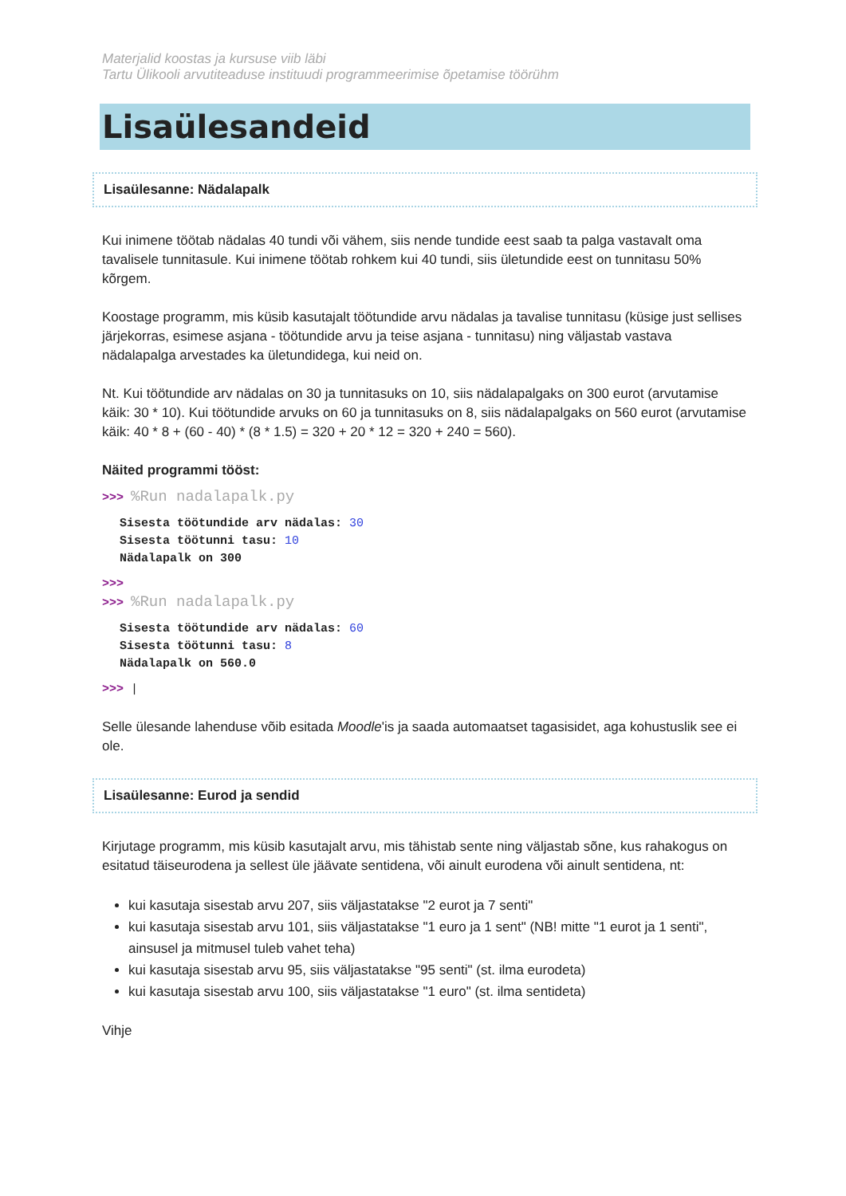Materjalid koostas ja kursuse viib läbi
Tartu Ülikooli arvutiteaduse instituudi programmeerimise õpetamise töörühm
Lisaülesandeid
Lisaülesanne: Nädalapalk
Kui inimene töötab nädalas 40 tundi või vähem, siis nende tundide eest saab ta palga vastavalt oma tavalisele tunnitasule. Kui inimene töötab rohkem kui 40 tundi, siis ületundide eest on tunnitasu 50% kõrgem.
Koostage programm, mis küsib kasutajalt töötundide arvu nädalas ja tavalise tunnitasu (küsige just sellises järjekorras, esimese asjana - töötundide arvu ja teise asjana - tunnitasu) ning väljastab vastava nädalapalga arvestades ka ületundidega, kui neid on.
Nt. Kui töötundide arv nädalas on 30 ja tunnitasuks on 10, siis nädalapalgaks on 300 eurot (arvutamise käik: 30 * 10). Kui töötundide arvuks on 60 ja tunnitasuks on 8, siis nädalapalgaks on 560 eurot (arvutamise käik: 40 * 8 + (60 - 40) * (8 * 1.5) = 320 + 20 * 12 = 320 + 240 = 560).
Näited programmi tööst:
>>> %Run nadalapalk.py
Sisesta töötundide arv nädalas: 30
Sisesta töötunni tasu: 10
Nädalapalk on 300
>>>
>>> %Run nadalapalk.py
Sisesta töötundide arv nädalas: 60
Sisesta töötunni tasu: 8
Nädalapalk on 560.0
>>> |
Selle ülesande lahenduse võib esitada Moodle'is ja saada automaatset tagasisidet, aga kohustuslik see ei ole.
Lisaülesanne: Eurod ja sendid
Kirjutage programm, mis küsib kasutajalt arvu, mis tähistab sente ning väljastab sõne, kus rahakogus on esitatud täiseurodena ja sellest üle jäävate sentidena, või ainult eurodena või ainult sentidena, nt:
kui kasutaja sisestab arvu 207, siis väljastatakse "2 eurot ja 7 senti"
kui kasutaja sisestab arvu 101, siis väljastatakse "1 euro ja 1 sent" (NB! mitte "1 eurot ja 1 senti", ainsusel ja mitmusel tuleb vahet teha)
kui kasutaja sisestab arvu 95, siis väljastatakse "95 senti" (st. ilma eurodeta)
kui kasutaja sisestab arvu 100, siis väljastatakse "1 euro" (st. ilma sentideta)
Vihje